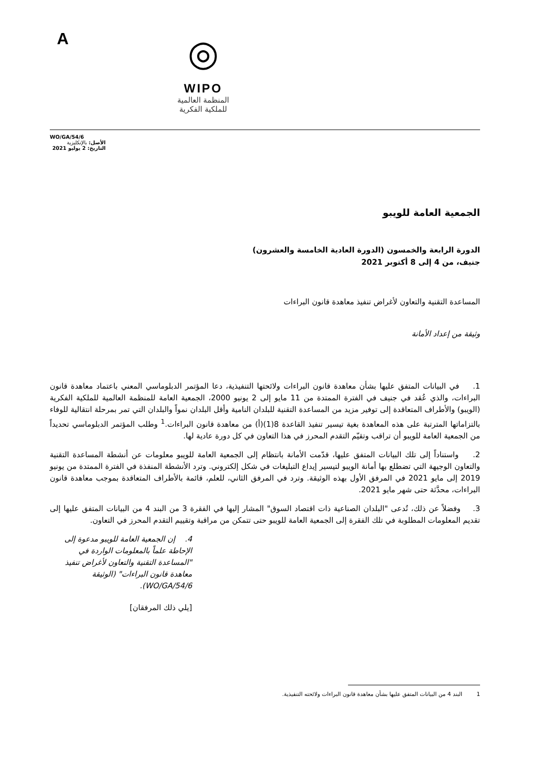A
◎
WIPO
المنظمة العالمية
للملكية الفكرية
WO/GA/54/6
الأصل: بالإنكليزية
التاريخ: 2 يوليو 2021
الجمعية العامة للويبو
الدورة الرابعة والخمسون (الدورة العادية الخامسة والعشرون)
جنيف، من 4 إلى 8 أكتوبر 2021
المساعدة التقنية والتعاون لأغراض تنفيذ معاهدة قانون البراءات
وثيقة من إعداد الأمانة
1. في البيانات المتفق عليها بشأن معاهدة قانون البراءات ولائحتها التنفيذية، دعا المؤتمر الدبلوماسي المعني باعتماد معاهدة قانون البراءات، والذي عُقد في جنيف في الفترة الممتدة من 11 مايو إلى 2 يونيو 2000، الجمعية العامة للمنظمة العالمية للملكية الفكرية (الويبو) والأطراف المتعاقدة إلى توفير مزيد من المساعدة التقنية للبلدان النامية وأقل البلدان نمواً والبلدان التي تمر بمرحلة انتقالية للوفاء بالتزاماتها المترتبة على هذه المعاهدة بغية تيسير تنفيذ القاعدة 8(1)(أ) من معاهدة قانون البراءات.<sup>1</sup> وطلب المؤتمر الدبلوماسي تحديداً من الجمعية العامة للويبو أن تراقب وتقيّم التقدم المحرز في هذا التعاون في كل دورة عادية لها.
2. واستناداً إلى تلك البيانات المتفق عليها، قدّمت الأمانة بانتظام إلى الجمعية العامة للويبو معلومات عن أنشطة المساعدة التقنية والتعاون الوجيهة التي تضطلع بها أمانة الويبو لتيسير إيداع التبليغات في شكل إلكتروني. وترد الأنشطة المنفذة في الفترة الممتدة من يونيو 2019 إلى مايو 2021 في المرفق الأول بهذه الوثيقة. وترد في المرفق الثاني، للعلم، قائمة بالأطراف المتعاقدة بموجب معاهدة قانون البراءات، محدَّثة حتى شهر مايو 2021.
3. وفضلاً عن ذلك، تُدعى "البلدان الصناعية ذات اقتصاد السوق" المشار إليها في الفقرة 3 من البند 4 من البيانات المتفق عليها إلى تقديم المعلومات المطلوبة في تلك الفقرة إلى الجمعية العامة للويبو حتى تتمكن من مراقبة وتقييم التقدم المحرز في التعاون.
4. إن الجمعية العامة للويبو مدعوة إلى الإحاطة علماً بالمعلومات الواردة في "المساعدة التقنية والتعاون لأغراض تنفيذ معاهدة قانون البراءات" (الوثيقة WO/GA/54/6).
[يلي ذلك المرفقان]
1 البند 4 من البيانات المتفق عليها بشأن معاهدة قانون البراءات ولائحته التنفيذية.